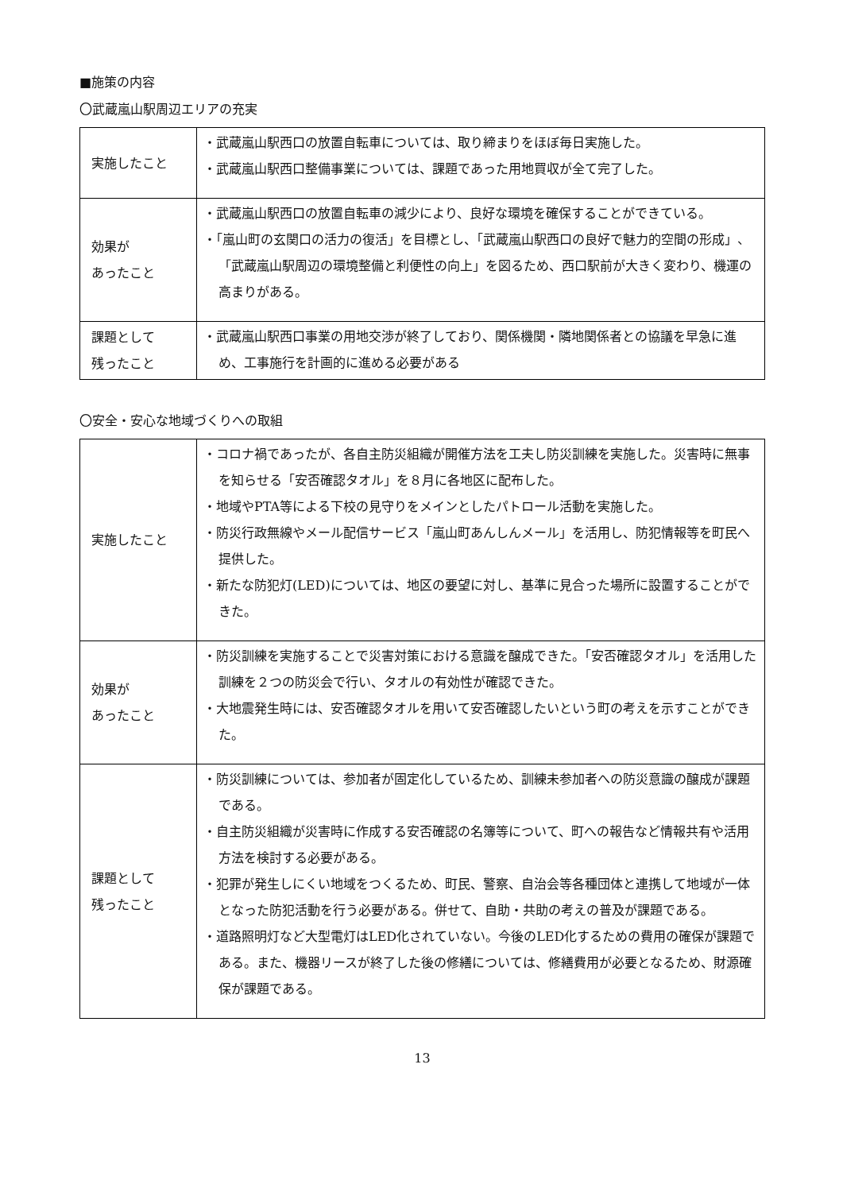■施策の内容
〇武蔵嵐山駅周辺エリアの充実
| 実施したこと | ・武蔵嵐山駅西口の放置自転車については、取り締まりをほぼ毎日実施した。 ・武蔵嵐山駅西口整備事業については、課題であった用地買収が全て完了した。 |
| 効果が あったこと | ・武蔵嵐山駅西口の放置自転車の減少により、良好な環境を確保することができている。 ・「嵐山町の玄関口の活力の復活」を目標とし、「武蔵嵐山駅西口の良好で魅力的空間の形成」、「武蔵嵐山駅周辺の環境整備と利便性の向上」を図るため、西口駅前が大きく変わり、機運の高まりがある。 |
| 課題として 残ったこと | ・武蔵嵐山駅西口事業の用地交渉が終了しており、関係機関・隣地関係者との協議を早急に進め、工事施行を計画的に進める必要がある |
〇安全・安心な地域づくりへの取組
| 実施したこと | ・コロナ禍であったが、各自主防災組織が開催方法を工夫し防災訓練を実施した。災害時に無事を知らせる「安否確認タオル」を８月に各地区に配布した。 ・地域やPTA等による下校の見守りをメインとしたパトロール活動を実施した。 ・防災行政無線やメール配信サービス「嵐山町あんしんメール」を活用し、防犯情報等を町民へ提供した。 ・新たな防犯灯(LED)については、地区の要望に対し、基準に見合った場所に設置することができた。 |
| 効果が あったこと | ・防災訓練を実施することで災害対策における意識を醸成できた。「安否確認タオル」を活用した訓練を２つの防災会で行い、タオルの有効性が確認できた。 ・大地震発生時には、安否確認タオルを用いて安否確認したいという町の考えを示すことができた。 |
| 課題として 残ったこと | ・防災訓練については、参加者が固定化しているため、訓練未参加者への防災意識の醸成が課題である。 ・自主防災組織が災害時に作成する安否確認の名簿等について、町への報告など情報共有や活用方法を検討する必要がある。 ・犯罪が発生しにくい地域をつくるため、町民、警察、自治会等各種団体と連携して地域が一体となった防犯活動を行う必要がある。併せて、自助・共助の考えの普及が課題である。 ・道路照明灯など大型電灯はLED化されていない。今後のLED化するための費用の確保が課題である。また、機器リースが終了した後の修繕については、修繕費用が必要となるため、財源確保が課題である。 |
13